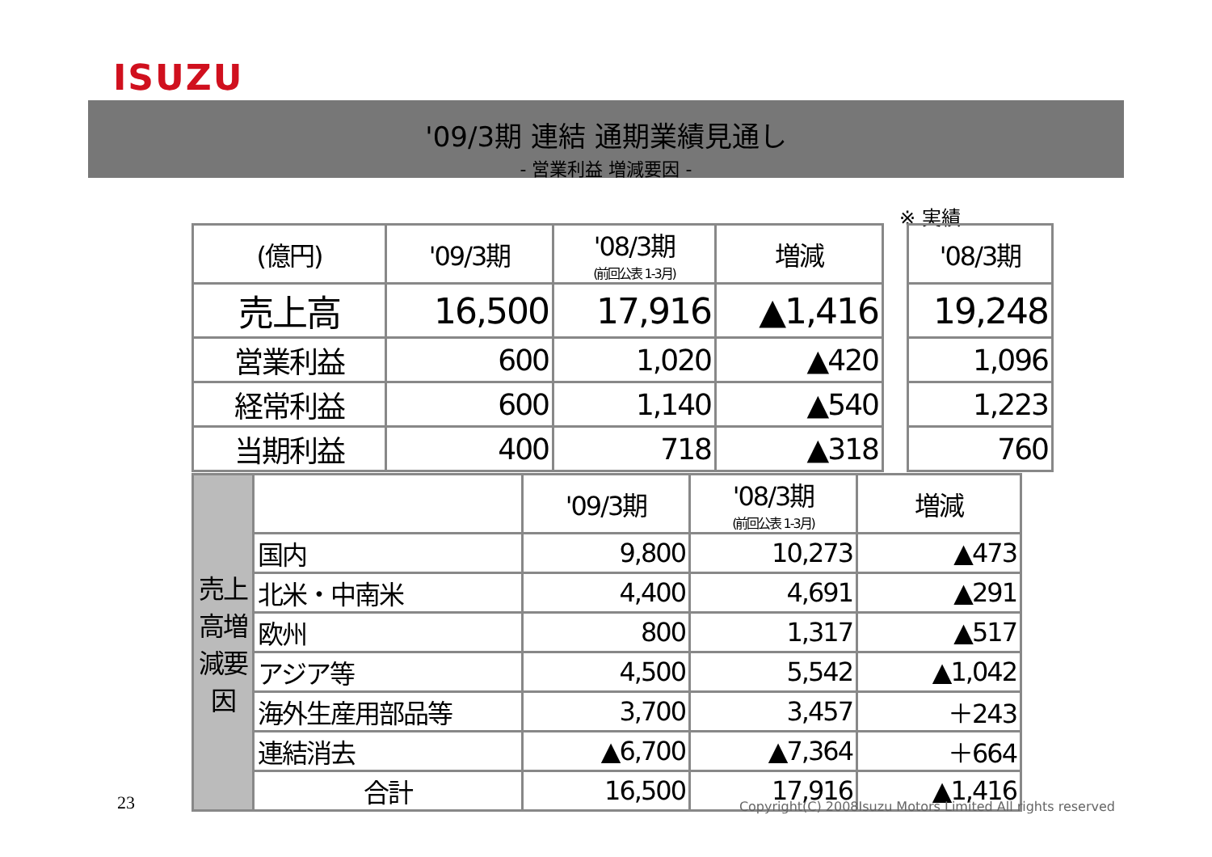ISUZU
'09/3期 連結 通期業績見通し
- 営業利益 増減要因 -
※ 実績
| (億円) | '09/3期 | '08/3期 (前回公表 1-3月) | 増減 | | '08/3期 |
| --- | --- | --- | --- | --- | --- |
| 売上高 | 16,500 | 17,916 | ▲1,416 | | 19,248 |
| 営業利益 | 600 | 1,020 | ▲420 | | 1,096 |
| 経常利益 | 600 | 1,140 | ▲540 | | 1,223 |
| 当期利益 | 400 | 718 | ▲318 | | 760 |
| 売上高増減要因 | | '09/3期 | '08/3期 (前回公表 1-3月) | 増減 |
| | 国内 | 9,800 | 10,273 | ▲473 |
| | 北米・中南米 | 4,400 | 4,691 | ▲291 |
| | 欧州 | 800 | 1,317 | ▲517 |
| | アジア等 | 4,500 | 5,542 | ▲1,042 |
| | 海外生産用部品等 | 3,700 | 3,457 | ＋243 |
| | 連結消去 | ▲6,700 | ▲7,364 | ＋664 |
| | 合計 | 16,500 | 17,916 | ▲1,416 |
23
Copyright(C) 2008Isuzu Motors Limited All rights reserved